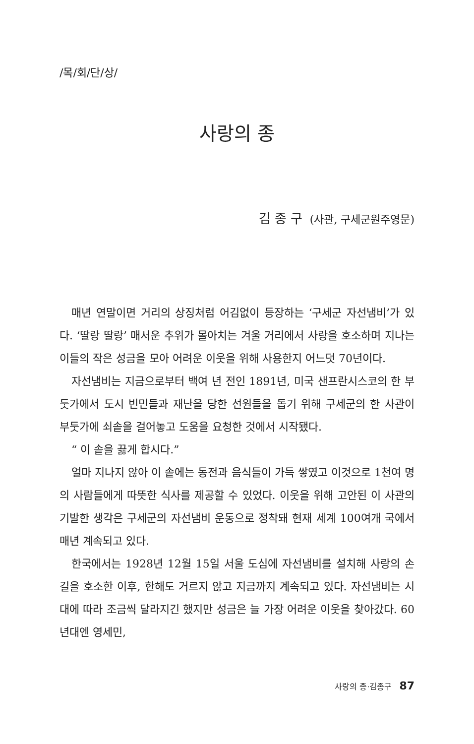/목/회/단/상/
사랑의 종
김종구 (사관, 구세군원주영문)
매년 연말이면 거리의 상징처럼 어김없이 등장하는 ‘구세군 자선냄비’가 있다. ‘딸랑 딸랑’ 매서운 추위가 몰아치는 겨울 거리에서 사랑을 호소하며 지나는 이들의 작은 성금을 모아 어려운 이웃을 위해 사용한지 어느덧 70년이다.
자선냄비는 지금으로부터 백여 년 전인 1891년, 미국 샌프란시스코의 한 부둣가에서 도시 빈민들과 재난을 당한 선원들을 돕기 위해 구세군의 한 사관이 부둣가에 쇠솥을 걸어놓고 도움을 요청한 것에서 시작됐다.
“ 이 솥을 끓게 합시다.”
얼마 지나지 않아 이 솥에는 동전과 음식들이 가득 쌓였고 이것으로 1천여 명의 사람들에게 따뜻한 식사를 제공할 수 있었다. 이웃을 위해 고안된 이 사관의 기발한 생각은 구세군의 자선냄비 운동으로 정착돼 현재 세계 100여개 국에서 매년 계속되고 있다.
한국에서는 1928년 12월 15일 서울 도심에 자선냄비를 설치해 사랑의 손길을 호소한 이후, 한해도 거르지 않고 지금까지 계속되고 있다. 자선냄비는 시대에 따라 조금씩 달라지긴 했지만 성금은 늘 가장 어려운 이웃을 찾아갔다. 60년대엔 영세민,
사랑의 종·김종구 87